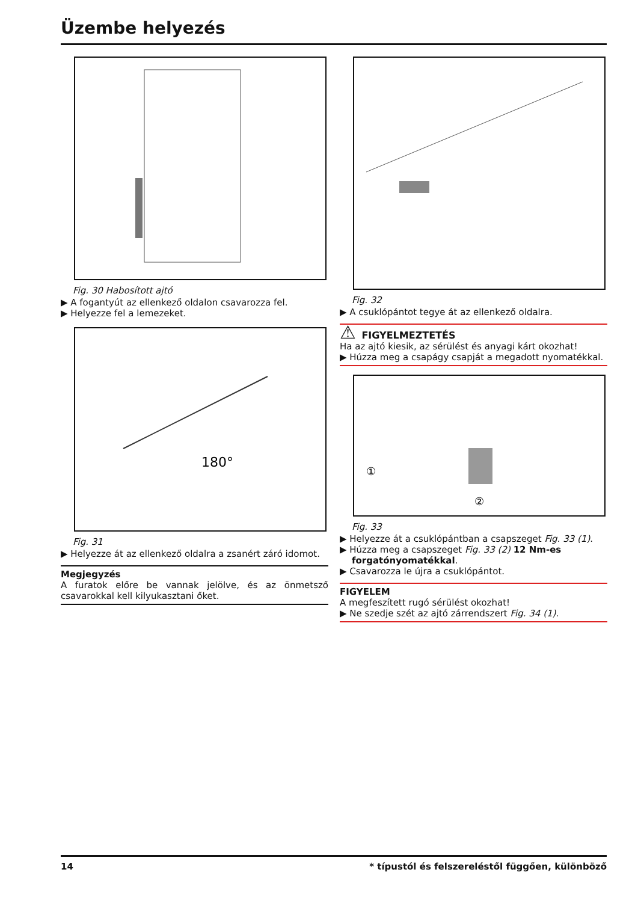Üzembe helyezés
Fig. 30 Habosított ajtó
▶ A fogantyút az ellenkező oldalon csavarozza fel.
▶ Helyezze fel a lemezeket.
180°
Fig. 31
▶ Helyezze át az ellenkező oldalra a zsanért záró idomot.
Megjegyzés
A furatok előre be vannak jelölve, és az önmetsző csavarokkal kell kilyukasztani őket.
Fig. 32
▶ A csuklópántot tegye át az ellenkező oldalra.
⚠ FIGYELMEZTETÉS
Ha az ajtó kiesik, az sérülést és anyagi kárt okozhat!
▶ Húzza meg a csapágy csapját a megadott nyomatékkal.
①
②
Fig. 33
▶ Helyezze át a csuklópántban a csapszeget Fig. 33 (1).
▶ Húzza meg a csapszeget Fig. 33 (2) 12 Nm-es forgatónyomatékkal.
▶ Csavarozza le újra a csuklópántot.
FIGYELEM
A megfeszített rugó sérülést okozhat!
▶ Ne szedje szét az ajtó zárrendszert Fig. 34 (1).
14
* típustól és felszereléstől függően, különböző